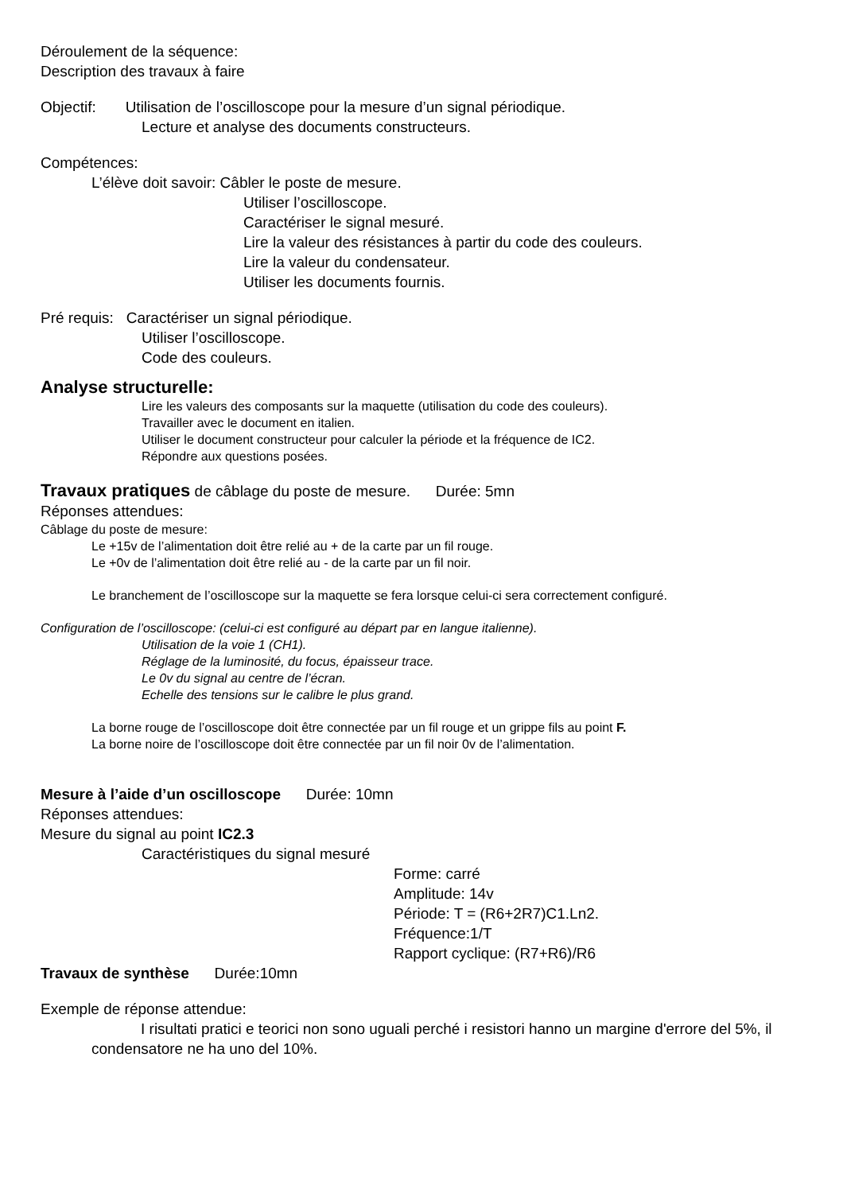Déroulement de la séquence:
Description des travaux à faire
Objectif: Utilisation de l’oscilloscope pour la mesure d’un signal périodique.
Lecture et analyse des documents constructeurs.
Compétences:
L’élève doit savoir: Câbler le poste de mesure.
Utiliser l’oscilloscope.
Caractériser le signal mesuré.
Lire la valeur des résistances à partir du code des couleurs.
Lire la valeur du condensateur.
Utiliser les documents fournis.
Pré requis: Caractériser un signal périodique.
Utiliser l’oscilloscope.
Code des couleurs.
Analyse structurelle:
Lire les valeurs des composants sur la maquette (utilisation du code des couleurs).
Travailler avec le document en italien.
Utiliser le document constructeur pour calculer la période et la fréquence de IC2.
Répondre aux questions posées.
Travaux pratiques de câblage du poste de mesure. Durée: 5mn
Réponses attendues:
Câblage du poste de mesure:
Le +15v de l’alimentation doit être relié au + de la carte par un fil rouge.
Le +0v de l’alimentation doit être relié au - de la carte par un fil noir.
Le branchement de l’oscilloscope sur la maquette se fera lorsque celui-ci sera correctement configuré.
Configuration de l’oscilloscope: (celui-ci est configuré au départ par en langue italienne).
Utilisation de la voie 1 (CH1).
Réglage de la luminosité, du focus, épaisseur trace.
Le 0v du signal au centre de l’écran.
Echelle des tensions sur le calibre le plus grand.
La borne rouge de l’oscilloscope doit être connectée par un fil rouge et un grippe fils au point F.
La borne noire de l’oscilloscope doit être connectée par un fil noir 0v de l’alimentation.
Mesure à l’aide d’un oscilloscope Durée: 10mn
Réponses attendues:
Mesure du signal au point IC2.3
Caractéristiques du signal mesuré
Forme: carré
Amplitude: 14v
Période: T = (R6+2R7)C1.Ln2.
Fréquence:1/T
Rapport cyclique: (R7+R6)/R6
Travaux de synthèse Durée:10mn
Exemple de réponse attendue:
I risultati pratici e teorici non sono uguali perché i resistori hanno un margine d'errore del 5%, il condensatore ne ha uno del 10%.